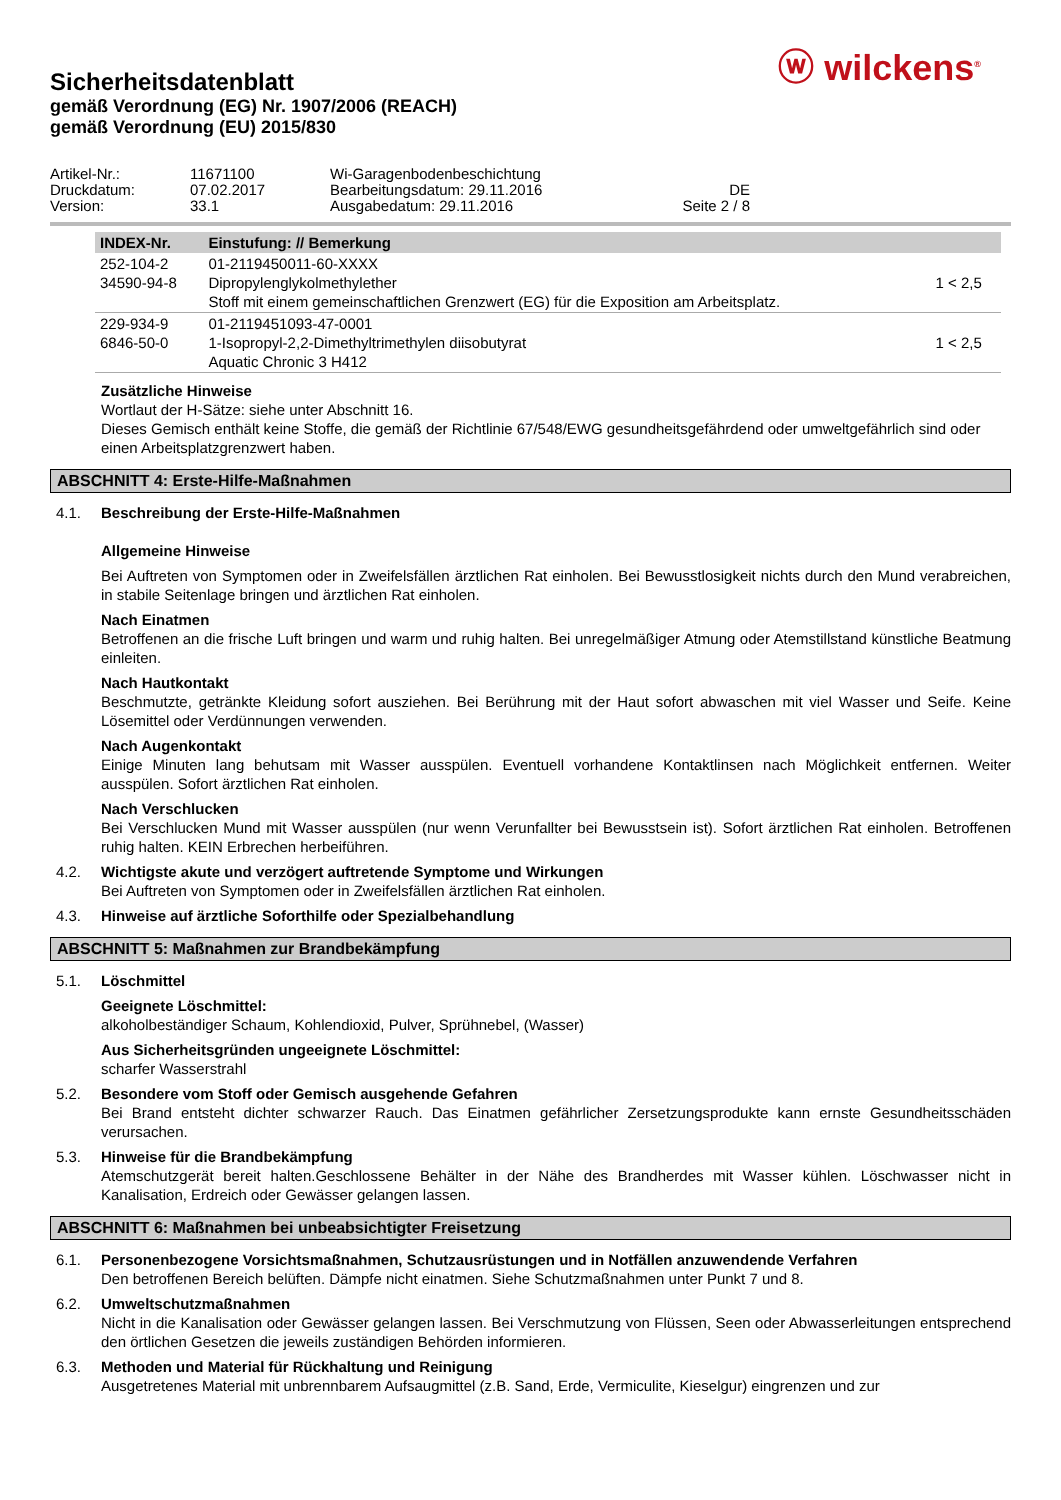ⓦ wilckens<sup>®</sup>
Sicherheitsdatenblatt
gemäß Verordnung (EG) Nr. 1907/2006 (REACH)
gemäß Verordnung (EU) 2015/830
Artikel-Nr.: 11671100 Wi-Garagenbodenbeschichtung Druckdatum: 07.02.2017 Bearbeitungsdatum: 29.11.2016 DE Version: 33.1 Ausgabedatum: 29.11.2016 Seite 2 / 8
| INDEX-Nr. | Einstufung: // Bemerkung | |
| --- | --- | --- |
| 252-104-2 34590-94-8 | 01-2119450011-60-XXXX Dipropylenglykolmethylether Stoff mit einem gemeinschaftlichen Grenzwert (EG) für die Exposition am Arbeitsplatz. | 1 < 2,5 |
| 229-934-9 6846-50-0 | 01-2119451093-47-0001 1-Isopropyl-2,2-Dimethyltrimethylen diisobutyrat Aquatic Chronic 3 H412 | 1 < 2,5 |
Zusätzliche Hinweise
Wortlaut der H-Sätze: siehe unter Abschnitt 16.
Dieses Gemisch enthält keine Stoffe, die gemäß der Richtlinie 67/548/EWG gesundheitsgefährdend oder umweltgefährlich sind oder einen Arbeitsplatzgrenzwert haben.
ABSCHNITT 4: Erste-Hilfe-Maßnahmen
4.1. Beschreibung der Erste-Hilfe-Maßnahmen
Allgemeine Hinweise
Bei Auftreten von Symptomen oder in Zweifelsfällen ärztlichen Rat einholen. Bei Bewusstlosigkeit nichts durch den Mund verabreichen, in stabile Seitenlage bringen und ärztlichen Rat einholen.
Nach Einatmen
Betroffenen an die frische Luft bringen und warm und ruhig halten. Bei unregelmäßiger Atmung oder Atemstillstand künstliche Beatmung einleiten.
Nach Hautkontakt
Beschmutzte, getränkte Kleidung sofort ausziehen. Bei Berührung mit der Haut sofort abwaschen mit viel Wasser und Seife. Keine Lösemittel oder Verdünnungen verwenden.
Nach Augenkontakt
Einige Minuten lang behutsam mit Wasser ausspülen. Eventuell vorhandene Kontaktlinsen nach Möglichkeit entfernen. Weiter ausspülen. Sofort ärztlichen Rat einholen.
Nach Verschlucken
Bei Verschlucken Mund mit Wasser ausspülen (nur wenn Verunfallter bei Bewusstsein ist). Sofort ärztlichen Rat einholen. Betroffenen ruhig halten. KEIN Erbrechen herbeiführen.
4.2. Wichtigste akute und verzögert auftretende Symptome und Wirkungen
Bei Auftreten von Symptomen oder in Zweifelsfällen ärztlichen Rat einholen.
4.3. Hinweise auf ärztliche Soforthilfe oder Spezialbehandlung
ABSCHNITT 5: Maßnahmen zur Brandbekämpfung
5.1. Löschmittel
Geeignete Löschmittel:
alkoholbeständiger Schaum, Kohlendioxid, Pulver, Sprühnebel, (Wasser)
Aus Sicherheitsgründen ungeeignete Löschmittel:
scharfer Wasserstrahl
5.2. Besondere vom Stoff oder Gemisch ausgehende Gefahren
Bei Brand entsteht dichter schwarzer Rauch. Das Einatmen gefährlicher Zersetzungsprodukte kann ernste Gesundheitsschäden verursachen.
5.3. Hinweise für die Brandbekämpfung
Atemschutzgerät bereit halten.Geschlossene Behälter in der Nähe des Brandherdes mit Wasser kühlen. Löschwasser nicht in Kanalisation, Erdreich oder Gewässer gelangen lassen.
ABSCHNITT 6: Maßnahmen bei unbeabsichtigter Freisetzung
6.1. Personenbezogene Vorsichtsmaßnahmen, Schutzausrüstungen und in Notfällen anzuwendende Verfahren
Den betroffenen Bereich belüften. Dämpfe nicht einatmen. Siehe Schutzmaßnahmen unter Punkt 7 und 8.
6.2. Umweltschutzmaßnahmen
Nicht in die Kanalisation oder Gewässer gelangen lassen. Bei Verschmutzung von Flüssen, Seen oder Abwasserleitungen entsprechend den örtlichen Gesetzen die jeweils zuständigen Behörden informieren.
6.3. Methoden und Material für Rückhaltung und Reinigung
Ausgetretenes Material mit unbrennbarem Aufsaugmittel (z.B. Sand, Erde, Vermiculite, Kieselgur) eingrenzen und zur